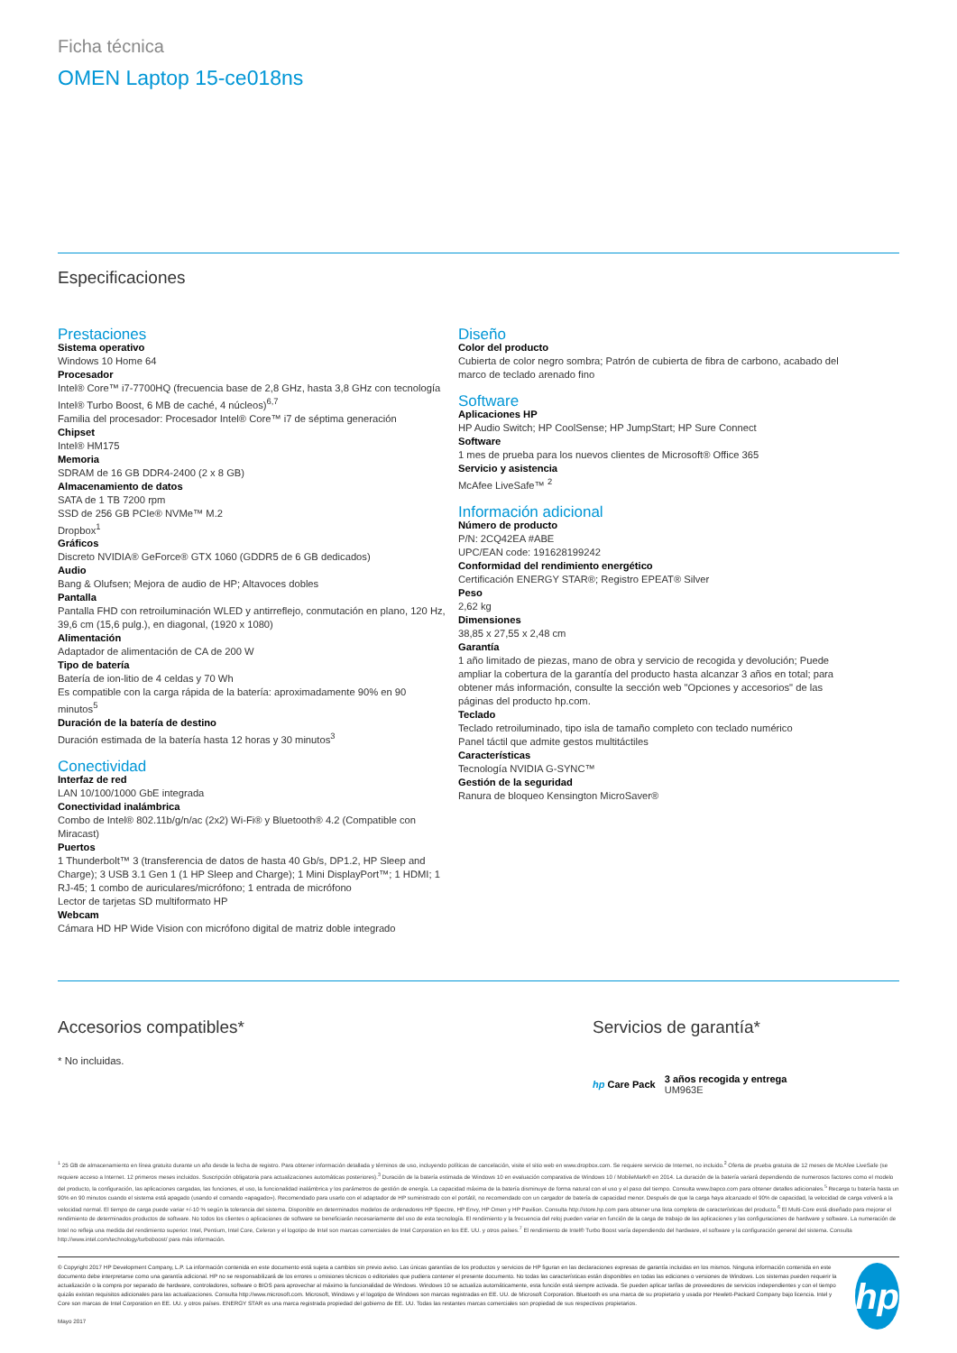Ficha técnica
OMEN Laptop 15-ce018ns
Especificaciones
Prestaciones
Sistema operativo
Windows 10 Home 64
Procesador
Intel® Core™ i7-7700HQ (frecuencia base de 2,8 GHz, hasta 3,8 GHz con tecnología Intel® Turbo Boost, 6 MB de caché, 4 núcleos)<sup>6,7</sup>
Familia del procesador: Procesador Intel® Core™ i7 de séptima generación
Chipset
Intel® HM175
Memoria
SDRAM de 16 GB DDR4-2400 (2 x 8 GB)
Almacenamiento de datos
SATA de 1 TB 7200 rpm
SSD de 256 GB PCIe® NVMe™ M.2
Dropbox<sup>1</sup>
Gráficos
Discreto NVIDIA® GeForce® GTX 1060 (GDDR5 de 6 GB dedicados)
Audio
Bang & Olufsen; Mejora de audio de HP; Altavoces dobles
Pantalla
Pantalla FHD con retroiluminación WLED y antirreflejo, conmutación en plano, 120 Hz, 39,6 cm (15,6 pulg.), en diagonal, (1920 x 1080)
Alimentación
Adaptador de alimentación de CA de 200 W
Tipo de batería
Batería de ion-litio de 4 celdas y 70 Wh
Es compatible con la carga rápida de la batería: aproximadamente 90% en 90 minutos<sup>5</sup>
Duración de la batería de destino
Duración estimada de la batería hasta 12 horas y 30 minutos<sup>3</sup>
Conectividad
Interfaz de red
LAN 10/100/1000 GbE integrada
Conectividad inalámbrica
Combo de Intel® 802.11b/g/n/ac (2x2) Wi-Fi® y Bluetooth® 4.2 (Compatible con Miracast)
Puertos
1 Thunderbolt™ 3 (transferencia de datos de hasta 40 Gb/s, DP1.2, HP Sleep and Charge); 3 USB 3.1 Gen 1 (1 HP Sleep and Charge); 1 Mini DisplayPort™; 1 HDMI; 1 RJ-45; 1 combo de auriculares/micrófono; 1 entrada de micrófono
Lector de tarjetas SD multiformato HP
Webcam
Cámara HD HP Wide Vision con micrófono digital de matriz doble integrado
Diseño
Color del producto
Cubierta de color negro sombra; Patrón de cubierta de fibra de carbono, acabado del marco de teclado arenado fino
Software
Aplicaciones HP
HP Audio Switch; HP CoolSense; HP JumpStart; HP Sure Connect
Software
1 mes de prueba para los nuevos clientes de Microsoft® Office 365
Servicio y asistencia
McAfee LiveSafe™ <sup>2</sup>
Información adicional
Número de producto
P/N: 2CQ42EA #ABE
UPC/EAN code: 191628199242
Conformidad del rendimiento energético
Certificación ENERGY STAR®; Registro EPEAT® Silver
Peso
2,62 kg
Dimensiones
38,85 x 27,55 x 2,48 cm
Garantía
1 año limitado de piezas, mano de obra y servicio de recogida y devolución; Puede ampliar la cobertura de la garantía del producto hasta alcanzar 3 años en total; para obtener más información, consulte la sección web "Opciones y accesorios" de las páginas del producto hp.com.
Teclado
Teclado retroiluminado, tipo isla de tamaño completo con teclado numérico
Panel táctil que admite gestos multitáctiles
Características
Tecnología NVIDIA G-SYNC™
Gestión de la seguridad
Ranura de bloqueo Kensington MicroSaver®
Accesorios compatibles*
* No incluidas.
Servicios de garantía*
hp Care Pack
3 años recogida y entrega
UM963E
<sup>1</sup> 25 GB de almacenamiento en línea gratuito durante un año desde la fecha de registro. Para obtener información detallada y términos de uso, incluyendo políticas de cancelación, visite el sitio web en www.dropbox.com. Se requiere servicio de Internet, no incluido.<sup>2</sup> Oferta de prueba gratuita de 12 meses de McAfee LiveSafe (se requiere acceso a Internet. 12 primeros meses incluidos. Suscripción obligatoria para actualizaciones automáticas posteriores).<sup>3</sup> Duración de la batería estimada de Windows 10 en evaluación comparativa de Windows 10 / MobileMark® en 2014. La duración de la batería variará dependiendo de numerosos factores como el modelo del producto, la configuración, las aplicaciones cargadas, las funciones, el uso, la funcionalidad inalámbrica y los parámetros de gestión de energía. La capacidad máxima de la batería disminuye de forma natural con el uso y el paso del tiempo. Consulta www.bapco.com para obtener detalles adicionales.<sup>5</sup> Recarga tu batería hasta un 90% en 90 minutos cuando el sistema está apagado (usando el comando «apagado»). Recomendado para usarlo con el adaptador de HP suministrado con el portátil, no recomendado con un cargador de batería de capacidad menor. Después de que la carga haya alcanzado el 90% de capacidad, la velocidad de carga volverá a la velocidad normal. El tiempo de carga puede variar +/-10 % según la tolerancia del sistema. Disponible en determinados modelos de ordenadores HP Spectre, HP Envy, HP Omen y HP Pavilion. Consulta http://store.hp.com para obtener una lista completa de características del producto.<sup>6</sup> El Multi-Core está diseñado para mejorar el rendimiento de determinados productos de software. No todos los clientes o aplicaciones de software se beneficiarán necesariamente del uso de esta tecnología. El rendimiento y la frecuencia del reloj pueden variar en función de la carga de trabajo de las aplicaciones y las configuraciones de hardware y software. La numeración de Intel no refleja una medida del rendimiento superior. Intel, Pentium, Intel Core, Celeron y el logotipo de Intel son marcas comerciales de Intel Corporation en los EE. UU. y otros países.<sup>7</sup> El rendimiento de Intel® Turbo Boost varía dependiendo del hardware, el software y la configuración general del sistema. Consulta http://www.intel.com/technology/turboboost/ para más información.
© Copyright 2017 HP Development Company, L.P. La información contenida en este documento está sujeta a cambios sin previo aviso. Las únicas garantías de los productos y servicios de HP figuran en las declaraciones expresas de garantía incluidas en los mismos. Ninguna información contenida en este documento debe interpretarse como una garantía adicional. HP no se responsabilizará de los errores u omisiones técnicos o editoriales que pudiera contener el presente documento. No todas las características están disponibles en todas las ediciones o versiones de Windows. Los sistemas pueden requerir la actualización o la compra por separado de hardware, controladores, software o BIOS para aprovechar al máximo la funcionalidad de Windows. Windows 10 se actualiza automáticamente, esta función está siempre activada. Se pueden aplicar tarifas de proveedores de servicios independientes y con el tiempo quizás existan requisitos adicionales para las actualizaciones. Consulta http://www.microsoft.com. Microsoft, Windows y el logotipo de Windows son marcas registradas en EE. UU. de Microsoft Corporation. Bluetooth es una marca de su propietario y usada por Hewlett-Packard Company bajo licencia. Intel y Core son marcas de Intel Corporation en EE. UU. y otros países. ENERGY STAR es una marca registrada propiedad del gobierno de EE. UU. Todas las restantes marcas comerciales son propiedad de sus respectivos propietarios.
Mayo 2017
hp